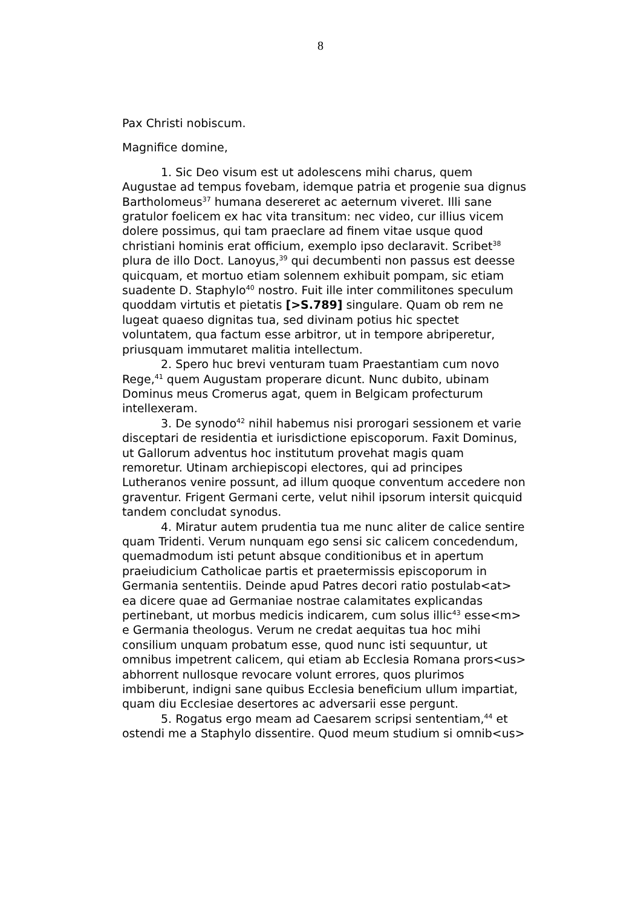8
Pax Christi nobiscum.
Magnifice domine,
1. Sic Deo visum est ut adolescens mihi charus, quem Augustae ad tempus fovebam, idemque patria et progenie sua dignus Bartholomeus<sup>37</sup> humana desereret ac aeternum viveret. Illi sane gratulor foelicem ex hac vita transitum: nec video, cur illius vicem dolere possimus, qui tam praeclare ad finem vitae usque quod christiani hominis erat officium, exemplo ipso declaravit. Scribet<sup>38</sup> plura de illo Doct. Lanoyus,<sup>39</sup> qui decumbenti non passus est deesse quicquam, et mortuo etiam solennem exhibuit pompam, sic etiam suadente D. Staphylo<sup>40</sup> nostro. Fuit ille inter commilitones speculum quoddam virtutis et pietatis [>S.789] singulare. Quam ob rem ne lugeat quaeso dignitas tua, sed divinam potius hic spectet voluntatem, qua factum esse arbitror, ut in tempore abriperetur, priusquam immutaret malitia intellectum.
2. Spero huc brevi venturam tuam Praestantiam cum novo Rege,<sup>41</sup> quem Augustam properare dicunt. Nunc dubito, ubinam Dominus meus Cromerus agat, quem in Belgicam profecturum intellexeram.
3. De synodo<sup>42</sup> nihil habemus nisi prorogari sessionem et varie disceptari de residentia et iurisdictione episcoporum. Faxit Dominus, ut Gallorum adventus hoc institutum provehat magis quam remoretur. Utinam archiepiscopi electores, qui ad principes Lutheranos venire possunt, ad illum quoque conventum accedere non graventur. Frigent Germani certe, velut nihil ipsorum intersit quicquid tandem concludat synodus.
4. Miratur autem prudentia tua me nunc aliter de calice sentire quam Tridenti. Verum nunquam ego sensi sic calicem concedendum, quemadmodum isti petunt absque conditionibus et in apertum praeiudicium Catholicae partis et praetermissis episcoporum in Germania sententiis. Deinde apud Patres decori ratio postulab<at> ea dicere quae ad Germaniae nostrae calamitates explicandas pertinebant, ut morbus medicis indicarem, cum solus illic<sup>43</sup> esse<m> e Germania theologus. Verum ne credat aequitas tua hoc mihi consilium unquam probatum esse, quod nunc isti sequuntur, ut omnibus impetrent calicem, qui etiam ab Ecclesia Romana prors<us> abhorrent nullosque revocare volunt errores, quos plurimos imbiberunt, indigni sane quibus Ecclesia beneficium ullum impartiat, quam diu Ecclesiae desertores ac adversarii esse pergunt.
5. Rogatus ergo meam ad Caesarem scripsi sententiam,<sup>44</sup> et ostendi me a Staphylo dissentire. Quod meum studium si omnib<us>